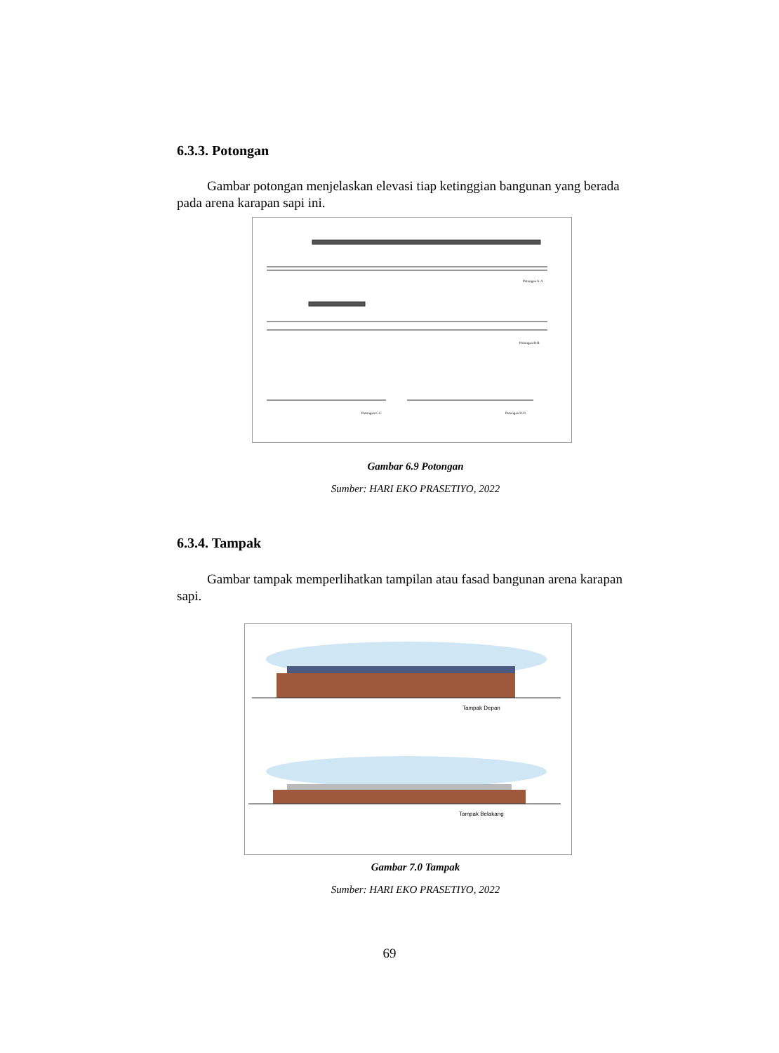6.3.3. Potongan
Gambar potongan menjelaskan elevasi tiap ketinggian bangunan yang berada pada arena karapan sapi ini.
Potongan A-A
Potongan B-B
Potongan C-C
Potongan D-D
Gambar 6.9 Potongan
Sumber: HARI EKO PRASETIYO, 2022
6.3.4. Tampak
Gambar tampak memperlihatkan tampilan atau fasad bangunan arena karapan sapi.
Tampak Depan
Tampak Belakang
Gambar 7.0 Tampak
Sumber: HARI EKO PRASETIYO, 2022
69